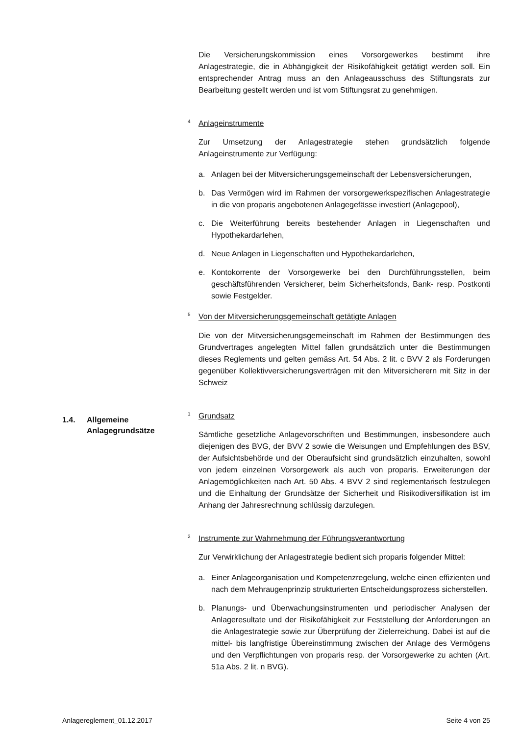Die Versicherungskommission eines Vorsorgewerkes bestimmt ihre Anlagestrategie, die in Abhängigkeit der Risikofähigkeit getätigt werden soll. Ein entsprechender Antrag muss an den Anlageausschuss des Stiftungsrats zur Bearbeitung gestellt werden und ist vom Stiftungsrat zu genehmigen.
<sup>4</sup> Anlageinstrumente
Zur Umsetzung der Anlagestrategie stehen grundsätzlich folgende Anlageinstrumente zur Verfügung:
a. Anlagen bei der Mitversicherungsgemeinschaft der Lebensversicherungen,
b. Das Vermögen wird im Rahmen der vorsorgewerkspezifischen Anlagestrategie in die von proparis angebotenen Anlagegefässe investiert (Anlagepool),
c. Die Weiterführung bereits bestehender Anlagen in Liegenschaften und Hypothekardarlehen,
d. Neue Anlagen in Liegenschaften und Hypothekardarlehen,
e. Kontokorrente der Vorsorgewerke bei den Durchführungsstellen, beim geschäftsführenden Versicherer, beim Sicherheitsfonds, Bank- resp. Postkonti sowie Festgelder.
<sup>5</sup> Von der Mitversicherungsgemeinschaft getätigte Anlagen
Die von der Mitversicherungsgemeinschaft im Rahmen der Bestimmungen des Grundvertrages angelegten Mittel fallen grundsätzlich unter die Bestimmungen dieses Reglements und gelten gemäss Art. 54 Abs. 2 lit. c BVV 2 als Forderungen gegenüber Kollektivversicherungsverträgen mit den Mitversicherern mit Sitz in der Schweiz
<sup>1</sup> Grundsatz
Sämtliche gesetzliche Anlagevorschriften und Bestimmungen, insbesondere auch diejenigen des BVG, der BVV 2 sowie die Weisungen und Empfehlungen des BSV, der Aufsichtsbehörde und der Oberaufsicht sind grundsätzlich einzuhalten, sowohl von jedem einzelnen Vorsorgewerk als auch von proparis. Erweiterungen der Anlagemöglichkeiten nach Art. 50 Abs. 4 BVV 2 sind reglementarisch festzulegen und die Einhaltung der Grundsätze der Sicherheit und Risikodiversifikation ist im Anhang der Jahresrechnung schlüssig darzulegen.
<sup>2</sup> Instrumente zur Wahrnehmung der Führungsverantwortung
Zur Verwirklichung der Anlagestrategie bedient sich proparis folgender Mittel:
a. Einer Anlageorganisation und Kompetenzregelung, welche einen effizienten und nach dem Mehraugenprinzip strukturierten Entscheidungsprozess sicherstellen.
b. Planungs- und Überwachungsinstrumenten und periodischer Analysen der Anlageresultate und der Risikofähigkeit zur Feststellung der Anforderungen an die Anlagestrategie sowie zur Überprüfung der Zielerreichung. Dabei ist auf die mittel- bis langfristige Übereinstimmung zwischen der Anlage des Vermögens und den Verpflichtungen von proparis resp. der Vorsorgewerke zu achten (Art. 51a Abs. 2 lit. n BVG).
1.4. Allgemeine
Anlagegrundsätze
Anlagereglement_01.12.2017 Seite 4 von 25